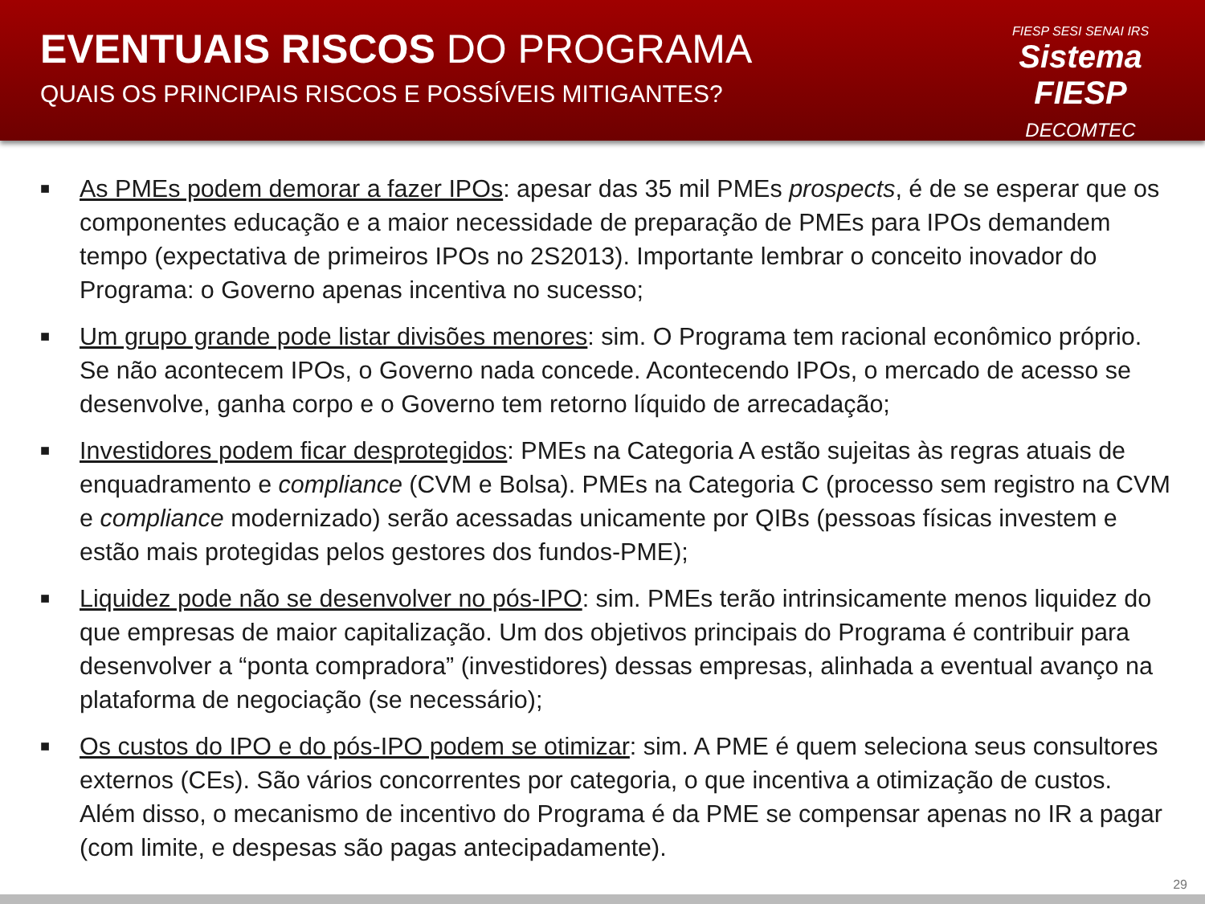EVENTUAIS RISCOS DO PROGRAMA
QUAIS OS PRINCIPAIS RISCOS E POSSÍVEIS MITIGANTES?
FIESP SESI SENAI IRS
Sistema FIESP
DECOMTEC
■ As PMEs podem demorar a fazer IPOs: apesar das 35 mil PMEs prospects, é de se esperar que os componentes educação e a maior necessidade de preparação de PMEs para IPOs demandem tempo (expectativa de primeiros IPOs no 2S2013). Importante lembrar o conceito inovador do Programa: o Governo apenas incentiva no sucesso;
■ Um grupo grande pode listar divisões menores: sim. O Programa tem racional econômico próprio. Se não acontecem IPOs, o Governo nada concede. Acontecendo IPOs, o mercado de acesso se desenvolve, ganha corpo e o Governo tem retorno líquido de arrecadação;
■ Investidores podem ficar desprotegidos: PMEs na Categoria A estão sujeitas às regras atuais de enquadramento e compliance (CVM e Bolsa). PMEs na Categoria C (processo sem registro na CVM e compliance modernizado) serão acessadas unicamente por QIBs (pessoas físicas investem e estão mais protegidas pelos gestores dos fundos-PME);
■ Liquidez pode não se desenvolver no pós-IPO: sim. PMEs terão intrinsicamente menos liquidez do que empresas de maior capitalização. Um dos objetivos principais do Programa é contribuir para desenvolver a “ponta compradora” (investidores) dessas empresas, alinhada a eventual avanço na plataforma de negociação (se necessário);
■ Os custos do IPO e do pós-IPO podem se otimizar: sim. A PME é quem seleciona seus consultores externos (CEs). São vários concorrentes por categoria, o que incentiva a otimização de custos. Além disso, o mecanismo de incentivo do Programa é da PME se compensar apenas no IR a pagar (com limite, e despesas são pagas antecipadamente).
29